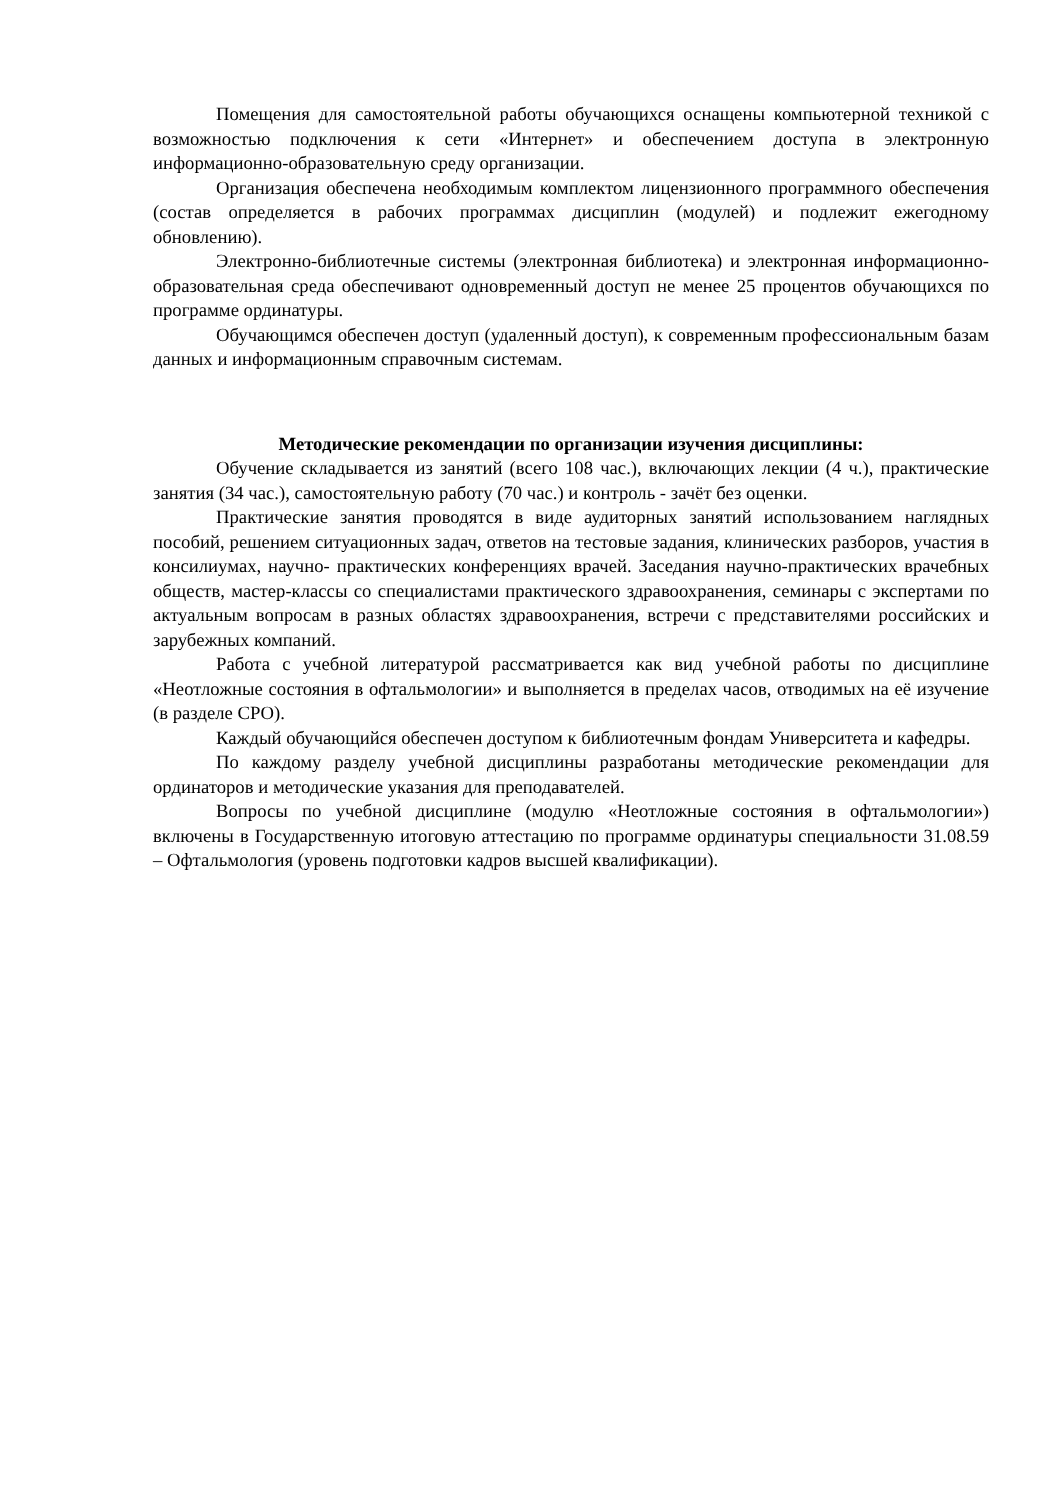Помещения для самостоятельной работы обучающихся оснащены компьютерной техникой с возможностью подключения к сети «Интернет» и обеспечением доступа в электронную информационно-образовательную среду организации.
Организация обеспечена необходимым комплектом лицензионного программного обеспечения (состав определяется в рабочих программах дисциплин (модулей) и подлежит ежегодному обновлению).
Электронно-библиотечные системы (электронная библиотека) и электронная информационно-образовательная среда обеспечивают одновременный доступ не менее 25 процентов обучающихся по программе ординатуры.
Обучающимся обеспечен доступ (удаленный доступ), к современным профессиональным базам данных и информационным справочным системам.
Методические рекомендации по организации изучения дисциплины:
Обучение складывается из занятий (всего 108 час.), включающих лекции (4 ч.), практические занятия (34 час.), самостоятельную работу (70 час.) и контроль - зачёт без оценки.
Практические занятия проводятся в виде аудиторных занятий использованием наглядных пособий, решением ситуационных задач, ответов на тестовые задания, клинических разборов, участия в консилиумах, научно- практических конференциях врачей. Заседания научно-практических врачебных обществ, мастер-классы со специалистами практического здравоохранения, семинары с экспертами по актуальным вопросам в разных областях здравоохранения, встречи с представителями российских и зарубежных компаний.
Работа с учебной литературой рассматривается как вид учебной работы по дисциплине «Неотложные состояния в офтальмологии» и выполняется в пределах часов, отводимых на её изучение (в разделе СРО).
Каждый обучающийся обеспечен доступом к библиотечным фондам Университета и кафедры.
По каждому разделу учебной дисциплины разработаны методические рекомендации для ординаторов и методические указания для преподавателей.
Вопросы по учебной дисциплине (модулю «Неотложные состояния в офтальмологии») включены в Государственную итоговую аттестацию по программе ординатуры специальности 31.08.59 – Офтальмология (уровень подготовки кадров высшей квалификации).